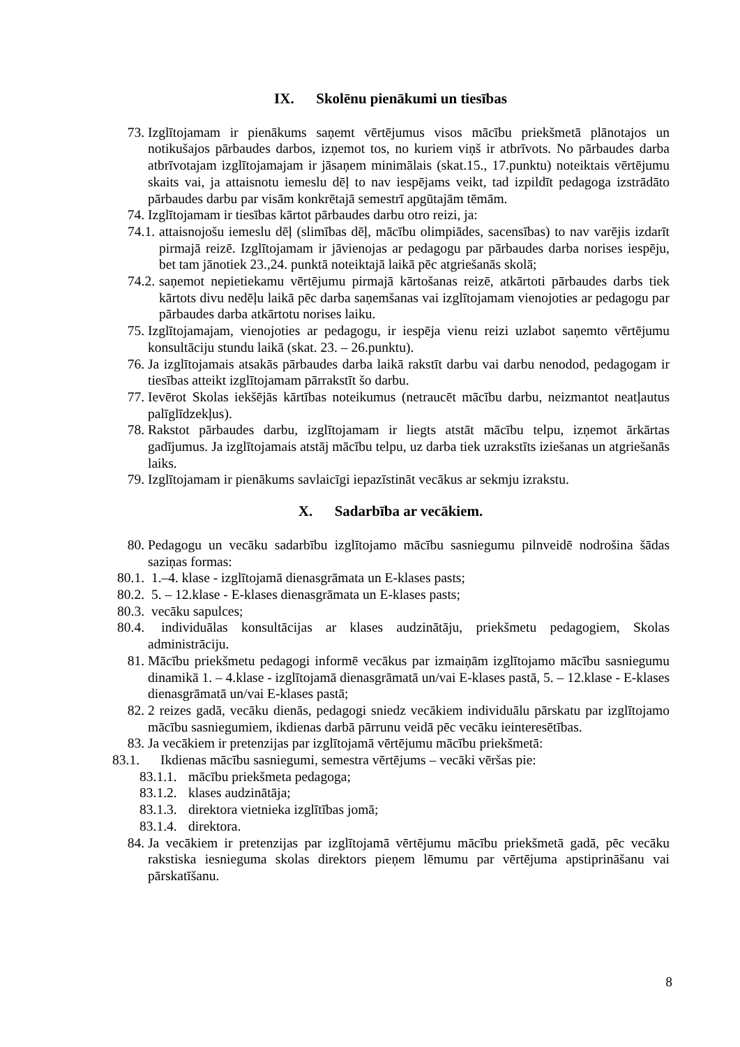IX. Skolēnu pienākumi un tiesības
73. Izglītojamam ir pienākums saņemt vērtējumus visos mācību priekšmetā plānotajos un notikušajos pārbaudes darbos, izņemot tos, no kuriem viņš ir atbrīvots. No pārbaudes darba atbrīvotajam izglītojamajam ir jāsaņem minimālais (skat.15., 17.punktu) noteiktais vērtējumu skaits vai, ja attaisnotu iemeslu dēļ to nav iespējams veikt, tad izpildīt pedagoga izstrādāto pārbaudes darbu par visām konkrētajā semestrī apgūtajām tēmām.
74. Izglītojamam ir tiesības kārtot pārbaudes darbu otro reizi, ja:
74.1. attaisnojošu iemeslu dēļ (slimības dēļ, mācību olimpiādes, sacensības) to nav varējis izdarīt pirmajā reizē. Izglītojamam ir jāvienojas ar pedagogu par pārbaudes darba norises iespēju, bet tam jānotiek 23.,24. punktā noteiktajā laikā pēc atgriešanās skolā;
74.2. saņemot nepietiekamu vērtējumu pirmajā kārtošanas reizē, atkārtoti pārbaudes darbs tiek kārtots divu nedēļu laikā pēc darba saņemšanas vai izglītojamam vienojoties ar pedagogu par pārbaudes darba atkārtotu norises laiku.
75. Izglītojamajam, vienojoties ar pedagogu, ir iespēja vienu reizi uzlabot saņemto vērtējumu konsultāciju stundu laikā (skat. 23. – 26.punktu).
76. Ja izglītojamais atsakās pārbaudes darba laikā rakstīt darbu vai darbu nenodod, pedagogam ir tiesības atteikt izglītojamam pārrakstīt šo darbu.
77. Ievērot Skolas iekšējās kārtības noteikumus (netraucēt mācību darbu, neizmantot neatļautus palīglīdzekļus).
78. Rakstot pārbaudes darbu, izglītojamam ir liegts atstāt mācību telpu, izņemot ārkārtas gadījumus. Ja izglītojamais atstāj mācību telpu, uz darba tiek uzrakstīts iziešanas un atgriešanās laiks.
79. Izglītojamam ir pienākums savlaicīgi iepazīstināt vecākus ar sekmju izrakstu.
X. Sadarbība ar vecākiem.
80. Pedagogu un vecāku sadarbību izglītojamo mācību sasniegumu pilnveidē nodrošina šādas saziņas formas:
80.1. 1.–4. klase - izglītojamā dienasgrāmata un E-klases pasts;
80.2. 5. – 12.klase - E-klases dienasgrāmata un E-klases pasts;
80.3. vecāku sapulces;
80.4. individuālas konsultācijas ar klases audzinātāju, priekšmetu pedagogiem, Skolas administrāciju.
81. Mācību priekšmetu pedagogi informē vecākus par izmaiņām izglītojamo mācību sasniegumu dinamikā 1. – 4.klase - izglītojamā dienasgrāmatā un/vai E-klases pastā, 5. – 12.klase - E-klases dienasgrāmatā un/vai E-klases pastā;
82. 2 reizes gadā, vecāku dienās, pedagogi sniedz vecākiem individuālu pārskatu par izglītojamo mācību sasniegumiem, ikdienas darbā pārrunu veidā pēc vecāku ieinteresētības.
83. Ja vecākiem ir pretenzijas par izglītojamā vērtējumu mācību priekšmetā:
83.1. Ikdienas mācību sasniegumi, semestra vērtējums – vecāki vēršas pie:
83.1.1. mācību priekšmeta pedagoga;
83.1.2. klases audzinātāja;
83.1.3. direktora vietnieka izglītības jomā;
83.1.4. direktora.
84. Ja vecākiem ir pretenzijas par izglītojamā vērtējumu mācību priekšmetā gadā, pēc vecāku rakstiska iesnieguma skolas direktors pieņem lēmumu par vērtējuma apstiprināšanu vai pārskatīšanu.
8